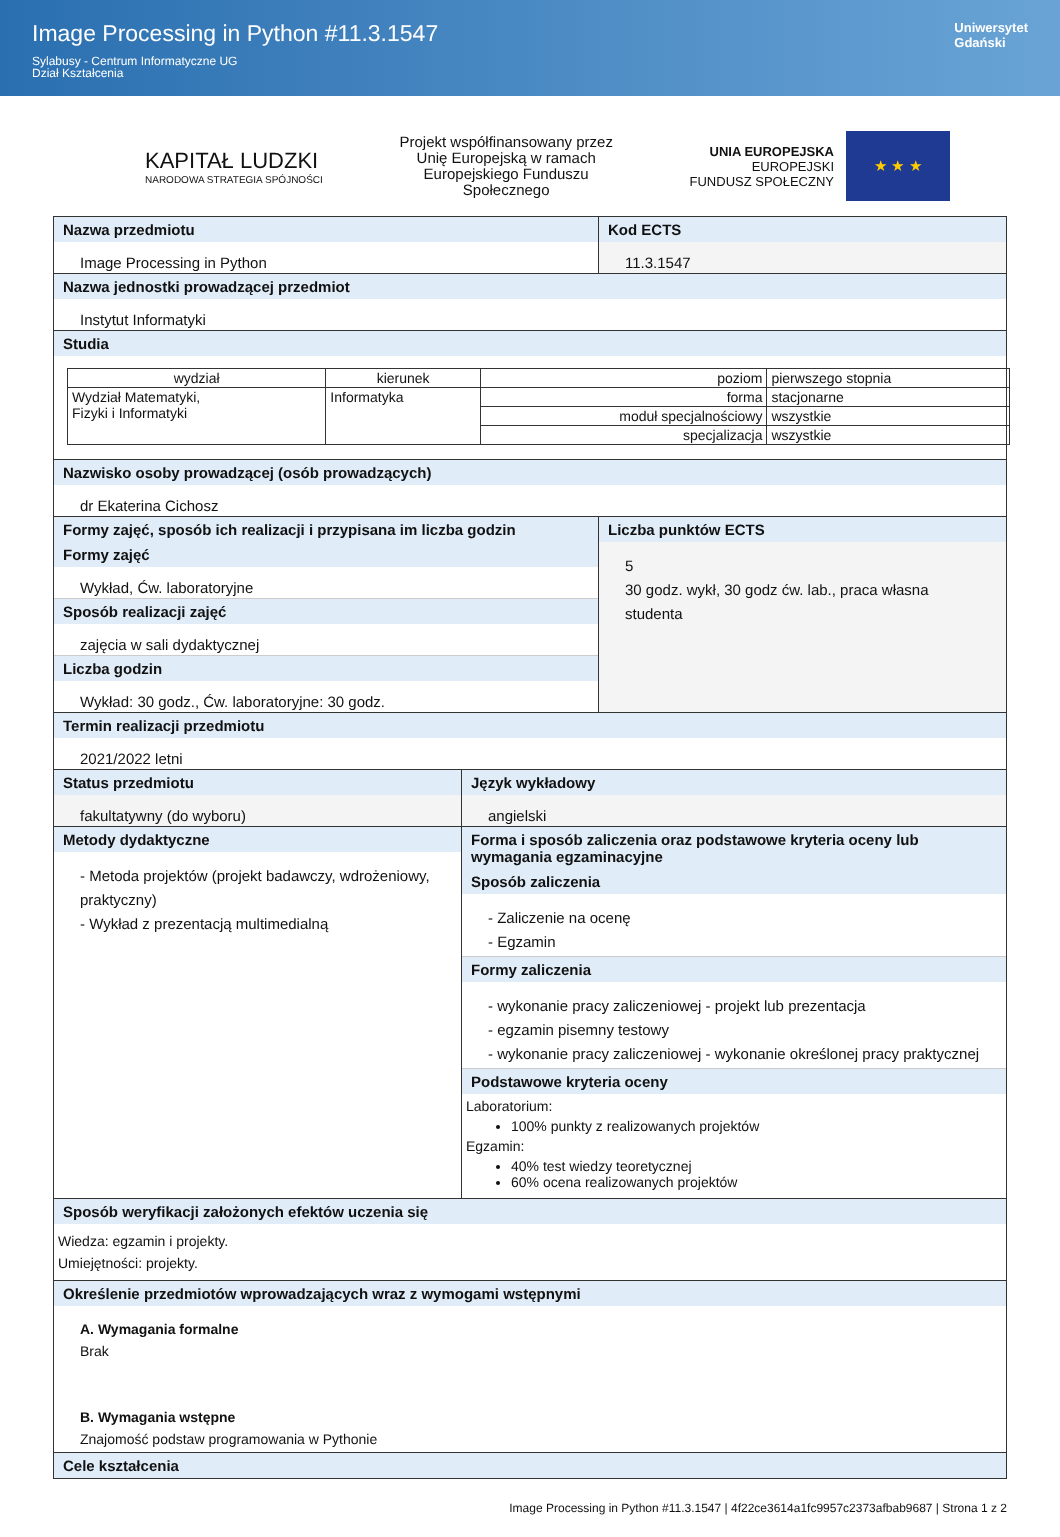Image Processing in Python #11.3.1547
Sylabusy - Centrum Informatyczne UG
Dział Kształcenia
Uniwersytet
Gdański
KAPITAŁ LUDZKI
NARODOWA STRATEGIA SPÓJNOŚCI
Projekt współfinansowany przez
Unię Europejską w ramach
Europejskiego Funduszu
Społecznego
UNIA EUROPEJSKA
EUROPEJSKI
FUNDUSZ SPOŁECZNY
★ ★ ★
Nazwa przedmiotu
Image Processing in Python
Kod ECTS
11.3.1547
Nazwa jednostki prowadzącej przedmiot
Instytut Informatyki
Studia
| wydział | kierunek | poziom | pierwszego stopnia |
| Wydział Matematyki, Fizyki i Informatyki | Informatyka | forma | stacjonarne |
| | | moduł specjalnościowy | wszystkie |
| | | specjalizacja | wszystkie |
Nazwisko osoby prowadzącej (osób prowadzących)
dr Ekaterina Cichosz
Formy zajęć, sposób ich realizacji i przypisana im liczba godzin
Formy zajęć
Wykład, Ćw. laboratoryjne
Sposób realizacji zajęć
zajęcia w sali dydaktycznej
Liczba godzin
Wykład: 30 godz., Ćw. laboratoryjne: 30 godz.
Liczba punktów ECTS
5
30 godz. wykł, 30 godz ćw. lab., praca własna studenta
Termin realizacji przedmiotu
2021/2022 letni
Status przedmiotu
fakultatywny (do wyboru)
Język wykładowy
angielski
Metody dydaktyczne
- Metoda projektów (projekt badawczy, wdrożeniowy, praktyczny)
- Wykład z prezentacją multimedialną
Forma i sposób zaliczenia oraz podstawowe kryteria oceny lub wymagania egzaminacyjne
Sposób zaliczenia
- Zaliczenie na ocenę
- Egzamin
Formy zaliczenia
- wykonanie pracy zaliczeniowej - projekt lub prezentacja
- egzamin pisemny testowy
- wykonanie pracy zaliczeniowej - wykonanie określonej pracy praktycznej
Podstawowe kryteria oceny
Laboratorium:
100% punkty z realizowanych projektów
Egzamin:
40% test wiedzy teoretycznej
60% ocena realizowanych projektów
Sposób weryfikacji założonych efektów uczenia się
Wiedza: egzamin i projekty.
Umiejętności: projekty.
Określenie przedmiotów wprowadzających wraz z wymogami wstępnymi
A. Wymagania formalne
Brak
B. Wymagania wstępne
Znajomość podstaw programowania w Pythonie
Cele kształcenia
Image Processing in Python #11.3.1547 | 4f22ce3614a1fc9957c2373afbab9687 | Strona 1 z 2